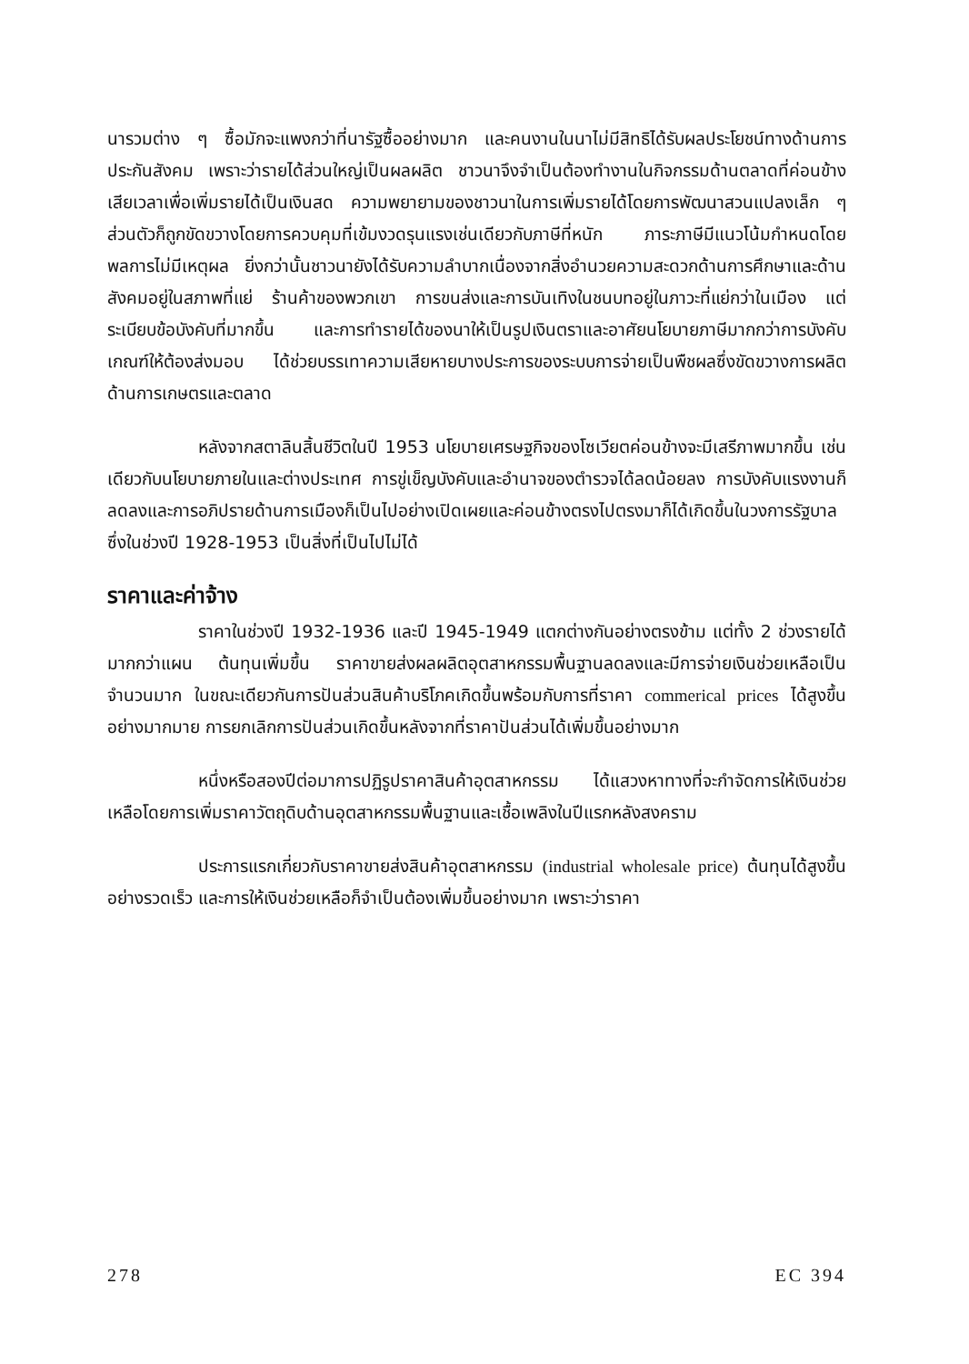นารวมต่าง ๆ ซื้อมักจะแพงกว่าที่นารัฐซื้ออย่างมาก และคนงานในนาไม่มีสิทธิได้รับผลประโยชน์ทางด้านการประกันสังคม เพราะว่ารายได้ส่วนใหญ่เป็นผลผลิต ชาวนาจึงจำเป็นต้องทำงานในกิจกรรมด้านตลาดที่ค่อนข้างเสียเวลาเพื่อเพิ่มรายได้เป็นเงินสด ความพยายามของชาวนาในการเพิ่มรายได้โดยการพัฒนาสวนแปลงเล็ก ๆ ส่วนตัวก็ถูกขัดขวางโดยการควบคุมที่เข้มงวดรุนแรงเช่นเดียวกับภาษีที่หนัก ภาระภาษีมีแนวโน้มกำหนดโดยพลการไม่มีเหตุผล ยิ่งกว่านั้นชาวนายังได้รับความลำบากเนื่องจากสิ่งอำนวยความสะดวกด้านการศึกษาและด้านสังคมอยู่ในสภาพที่แย่ ร้านค้าของพวกเขา การขนส่งและการบันเทิงในชนบทอยู่ในภาวะที่แย่กว่าในเมือง แต่ระเบียบข้อบังคับที่มากขึ้น และการทำรายได้ของนาให้เป็นรูปเงินตราและอาศัยนโยบายภาษีมากกว่าการบังคับเกณฑ์ให้ต้องส่งมอบ ได้ช่วยบรรเทาความเสียหายบางประการของระบบการจ่ายเป็นพืชผลซึ่งขัดขวางการผลิตด้านการเกษตรและตลาด
หลังจากสตาลินสิ้นชีวิตในปี 1953 นโยบายเศรษฐกิจของโซเวียตค่อนข้างจะมีเสรีภาพมากขึ้น เช่นเดียวกับนโยบายภายในและต่างประเทศ การขู่เข็ญบังคับและอำนาจของตำรวจได้ลดน้อยลง การบังคับแรงงานก็ลดลงและการอภิปรายด้านการเมืองก็เป็นไปอย่างเปิดเผยและค่อนข้างตรงไปตรงมาก็ได้เกิดขึ้นในวงการรัฐบาล ซึ่งในช่วงปี 1928-1953 เป็นสิ่งที่เป็นไปไม่ได้
ราคาและค่าจ้าง
ราคาในช่วงปี 1932-1936 และปี 1945-1949 แตกต่างกันอย่างตรงข้าม แต่ทั้ง 2 ช่วงรายได้มากกว่าแผน ต้นทุนเพิ่มขึ้น ราคาขายส่งผลผลิตอุตสาหกรรมพื้นฐานลดลงและมีการจ่ายเงินช่วยเหลือเป็นจำนวนมาก ในขณะเดียวกันการปันส่วนสินค้าบริโภคเกิดขึ้นพร้อมกับการที่ราคา commerical prices ได้สูงขึ้นอย่างมากมาย การยกเลิกการปันส่วนเกิดขึ้นหลังจากที่ราคาปันส่วนได้เพิ่มขึ้นอย่างมาก
หนึ่งหรือสองปีต่อมาการปฏิรูปราคาสินค้าอุตสาหกรรม ได้แสวงหาทางที่จะกำจัดการให้เงินช่วยเหลือโดยการเพิ่มราคาวัตถุดิบด้านอุตสาหกรรมพื้นฐานและเชื้อเพลิงในปีแรกหลังสงคราม
ประการแรกเกี่ยวกับราคาขายส่งสินค้าอุตสาหกรรม (industrial wholesale price) ต้นทุนได้สูงขึ้นอย่างรวดเร็ว และการให้เงินช่วยเหลือก็จำเป็นต้องเพิ่มขึ้นอย่างมาก เพราะว่าราคา
278 EC 394